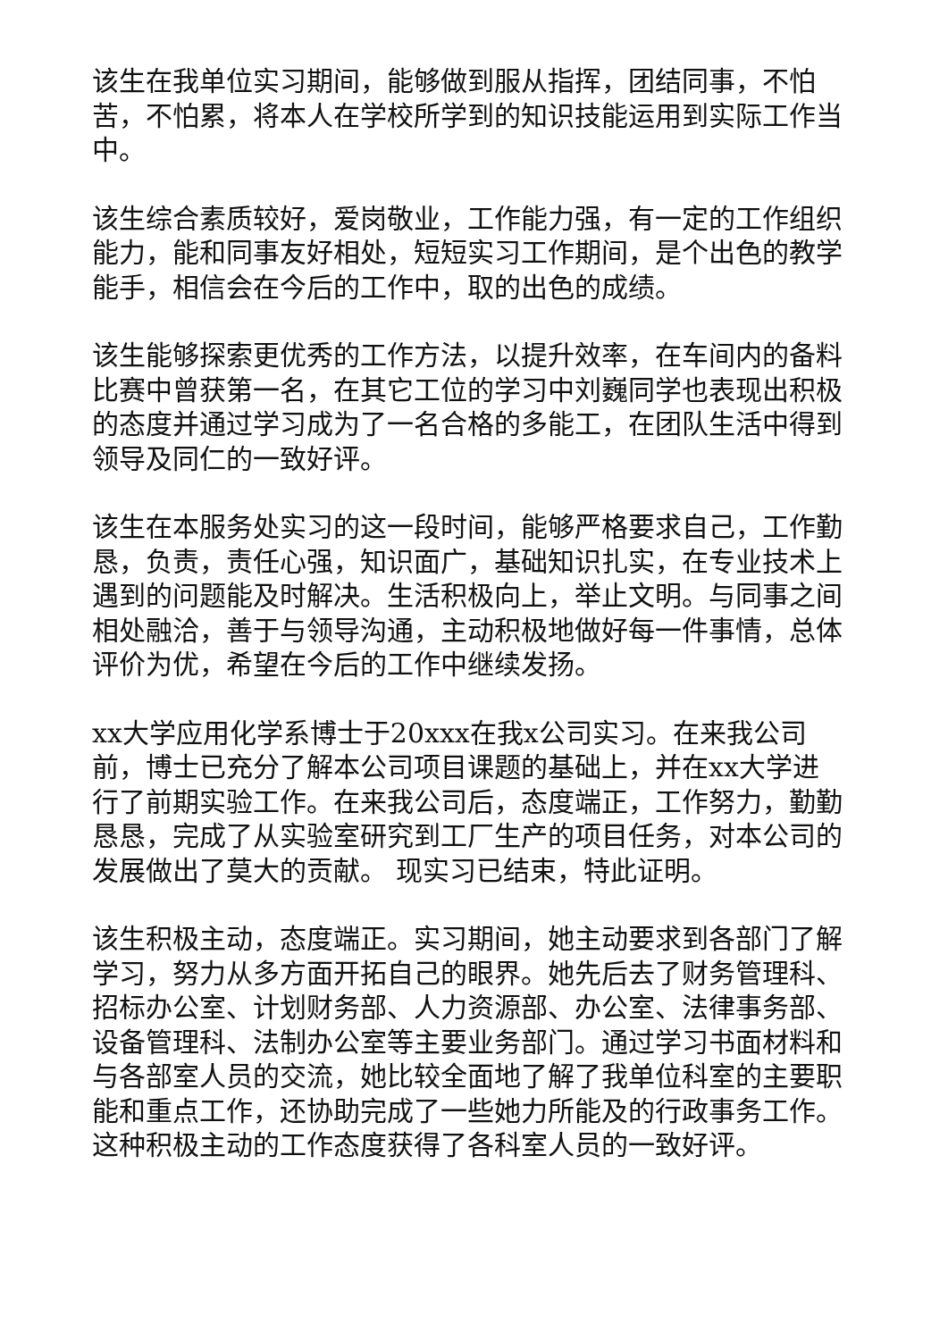该生在我单位实习期间，能够做到服从指挥，团结同事，不怕苦，不怕累，将本人在学校所学到的知识技能运用到实际工作当中。
该生综合素质较好，爱岗敬业，工作能力强，有一定的工作组织能力，能和同事友好相处，短短实习工作期间，是个出色的教学能手，相信会在今后的工作中，取的出色的成绩。
该生能够探索更优秀的工作方法，以提升效率，在车间内的备料比赛中曾获第一名，在其它工位的学习中刘巍同学也表现出积极的态度并通过学习成为了一名合格的多能工，在团队生活中得到领导及同仁的一致好评。
该生在本服务处实习的这一段时间，能够严格要求自己，工作勤恳，负责，责任心强，知识面广，基础知识扎实，在专业技术上遇到的问题能及时解决。生活积极向上，举止文明。与同事之间相处融洽，善于与领导沟通，主动积极地做好每一件事情，总体评价为优，希望在今后的工作中继续发扬。
xx大学应用化学系博士于20xxx在我x公司实习。在来我公司前，博士已充分了解本公司项目课题的基础上，并在xx大学进行了前期实验工作。在来我公司后，态度端正，工作努力，勤勤恳恳，完成了从实验室研究到工厂生产的项目任务，对本公司的发展做出了莫大的贡献。 现实习已结束，特此证明。
该生积极主动，态度端正。实习期间，她主动要求到各部门了解学习，努力从多方面开拓自己的眼界。她先后去了财务管理科、招标办公室、计划财务部、人力资源部、办公室、法律事务部、设备管理科、法制办公室等主要业务部门。通过学习书面材料和与各部室人员的交流，她比较全面地了解了我单位科室的主要职能和重点工作，还协助完成了一些她力所能及的行政事务工作。这种积极主动的工作态度获得了各科室人员的一致好评。